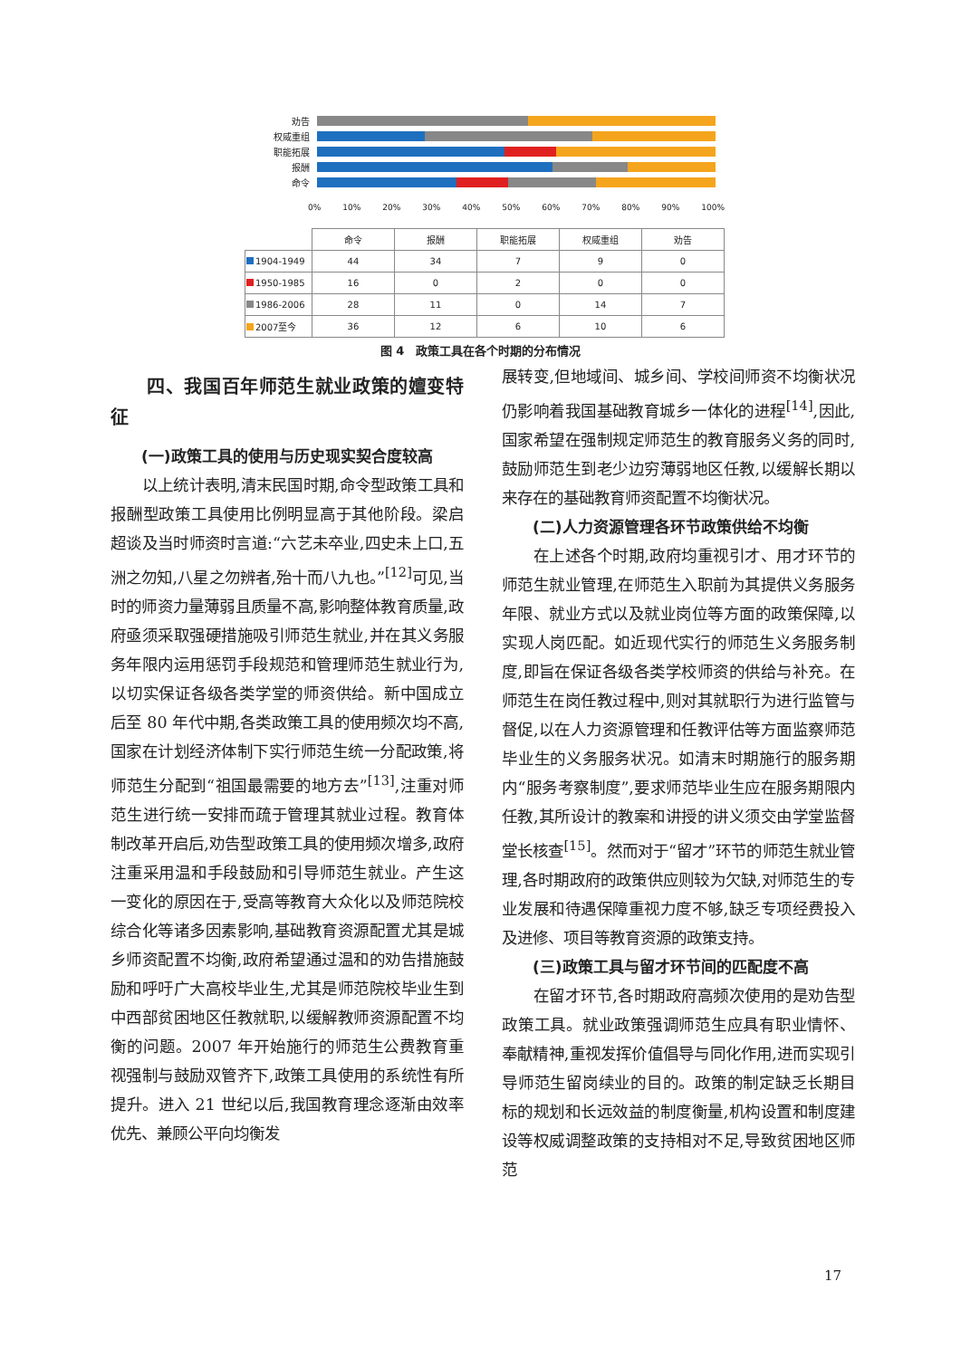劝告
权威重组
职能拓展
报酬
命令
0% 10% 20% 30% 40% 50% 60% 70% 80% 90% 100%
| | 命令 | 报酬 | 职能拓展 | 权威重组 | 劝告 |
| 1904-1949 | 44 | 34 | 7 | 9 | 0 |
| 1950-1985 | 16 | 0 | 2 | 0 | 0 |
| 1986-2006 | 28 | 11 | 0 | 14 | 7 |
| 2007至今 | 36 | 12 | 6 | 10 | 6 |
图 4　政策工具在各个时期的分布情况
四、我国百年师范生就业政策的嬗变特征
(一)政策工具的使用与历史现实契合度较高
以上统计表明,清末民国时期,命令型政策工具和报酬型政策工具使用比例明显高于其他阶段。梁启超谈及当时师资时言道:“六艺未卒业,四史未上口,五洲之勿知,八星之勿辨者,殆十而八九也。”<sup>[12]</sup>可见,当时的师资力量薄弱且质量不高,影响整体教育质量,政府亟须采取强硬措施吸引师范生就业,并在其义务服务年限内运用惩罚手段规范和管理师范生就业行为,以切实保证各级各类学堂的师资供给。新中国成立后至 80 年代中期,各类政策工具的使用频次均不高,国家在计划经济体制下实行师范生统一分配政策,将师范生分配到“祖国最需要的地方去”<sup>[13]</sup>,注重对师范生进行统一安排而疏于管理其就业过程。教育体制改革开启后,劝告型政策工具的使用频次增多,政府注重采用温和手段鼓励和引导师范生就业。产生这一变化的原因在于,受高等教育大众化以及师范院校综合化等诸多因素影响,基础教育资源配置尤其是城乡师资配置不均衡,政府希望通过温和的劝告措施鼓励和呼吁广大高校毕业生,尤其是师范院校毕业生到中西部贫困地区任教就职,以缓解教师资源配置不均衡的问题。2007 年开始施行的师范生公费教育重视强制与鼓励双管齐下,政策工具使用的系统性有所提升。进入 21 世纪以后,我国教育理念逐渐由效率优先、兼顾公平向均衡发
展转变,但地域间、城乡间、学校间师资不均衡状况仍影响着我国基础教育城乡一体化的进程<sup>[14]</sup>,因此,国家希望在强制规定师范生的教育服务义务的同时,鼓励师范生到老少边穷薄弱地区任教,以缓解长期以来存在的基础教育师资配置不均衡状况。
(二)人力资源管理各环节政策供给不均衡
在上述各个时期,政府均重视引才、用才环节的师范生就业管理,在师范生入职前为其提供义务服务年限、就业方式以及就业岗位等方面的政策保障,以实现人岗匹配。如近现代实行的师范生义务服务制度,即旨在保证各级各类学校师资的供给与补充。在师范生在岗任教过程中,则对其就职行为进行监管与督促,以在人力资源管理和任教评估等方面监察师范毕业生的义务服务状况。如清末时期施行的服务期内“服务考察制度”,要求师范毕业生应在服务期限内任教,其所设计的教案和讲授的讲义须交由学堂监督堂长核查<sup>[15]</sup>。然而对于“留才”环节的师范生就业管理,各时期政府的政策供应则较为欠缺,对师范生的专业发展和待遇保障重视力度不够,缺乏专项经费投入及进修、项目等教育资源的政策支持。
(三)政策工具与留才环节间的匹配度不高
在留才环节,各时期政府高频次使用的是劝告型政策工具。就业政策强调师范生应具有职业情怀、奉献精神,重视发挥价值倡导与同化作用,进而实现引导师范生留岗续业的目的。政策的制定缺乏长期目标的规划和长远效益的制度衡量,机构设置和制度建设等权威调整政策的支持相对不足,导致贫困地区师范
17